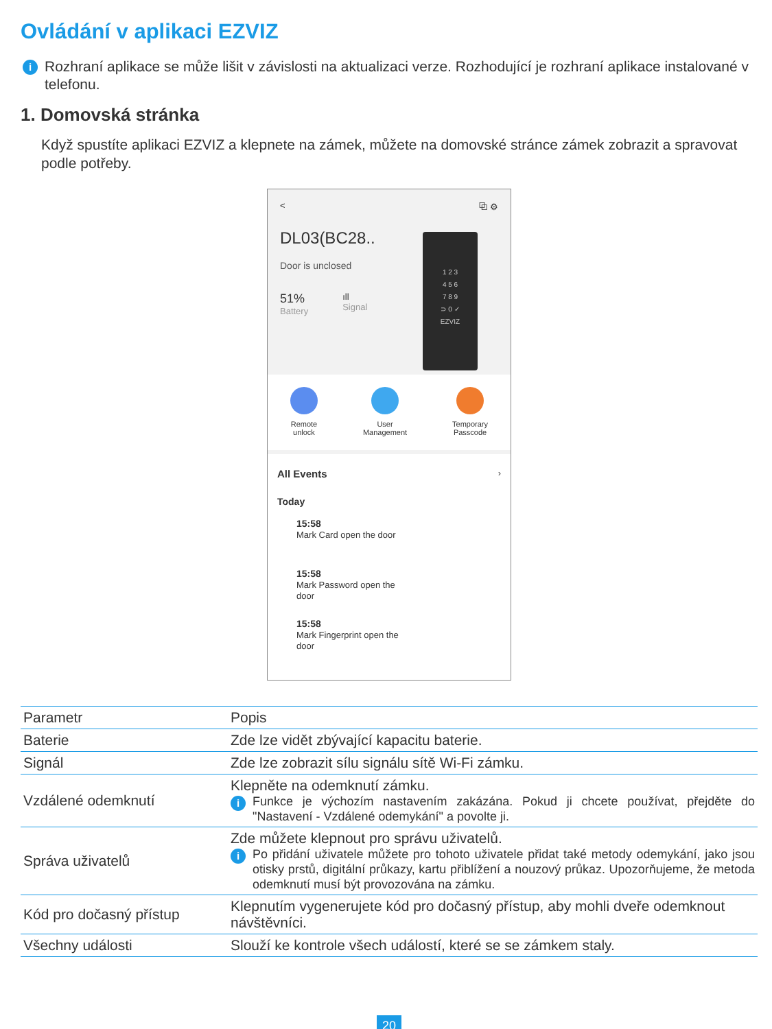Ovládání v aplikaci EZVIZ
i Rozhraní aplikace se může lišit v závislosti na aktualizaci verze. Rozhodující je rozhraní aplikace instalované v telefonu.
1. Domovská stránka
Když spustíte aplikaci EZVIZ a klepnete na zámek, můžete na domovské stránce zámek zobrazit a spravovat podle potřeby.
< ⧉ ⚙
DL03(BC28..
Door is unclosed
51%
Battery
ıll
Signal
1 2 3
4 5 6
7 8 9
⊃ 0 ✓
EZVIZ
Remote
unlock
User
Management
Temporary
Passcode
All Events ›
Today
15:58
Mark Card open the door
15:58
Mark Password open the
door
15:58
Mark Fingerprint open the
door
| Parametr | Popis |
| --- | --- |
| Baterie | Zde lze vidět zbývající kapacitu baterie. |
| Signál | Zde lze zobrazit sílu signálu sítě Wi-Fi zámku. |
| Vzdálené odemknutí | Klepněte na odemknutí zámku. i Funkce je výchozím nastavením zakázána. Pokud ji chcete používat, přejděte do "Nastavení - Vzdálené odemykání" a povolte ji. |
| Správa uživatelů | Zde můžete klepnout pro správu uživatelů. i Po přidání uživatele můžete pro tohoto uživatele přidat také metody odemykání, jako jsou otisky prstů, digitální průkazy, kartu přiblížení a nouzový průkaz. Upozorňujeme, že metoda odemknutí musí být provozována na zámku. |
| Kód pro dočasný přístup | Klepnutím vygenerujete kód pro dočasný přístup, aby mohli dveře odemknout návštěvníci. |
| Všechny události | Slouží ke kontrole všech událostí, které se se zámkem staly. |
20